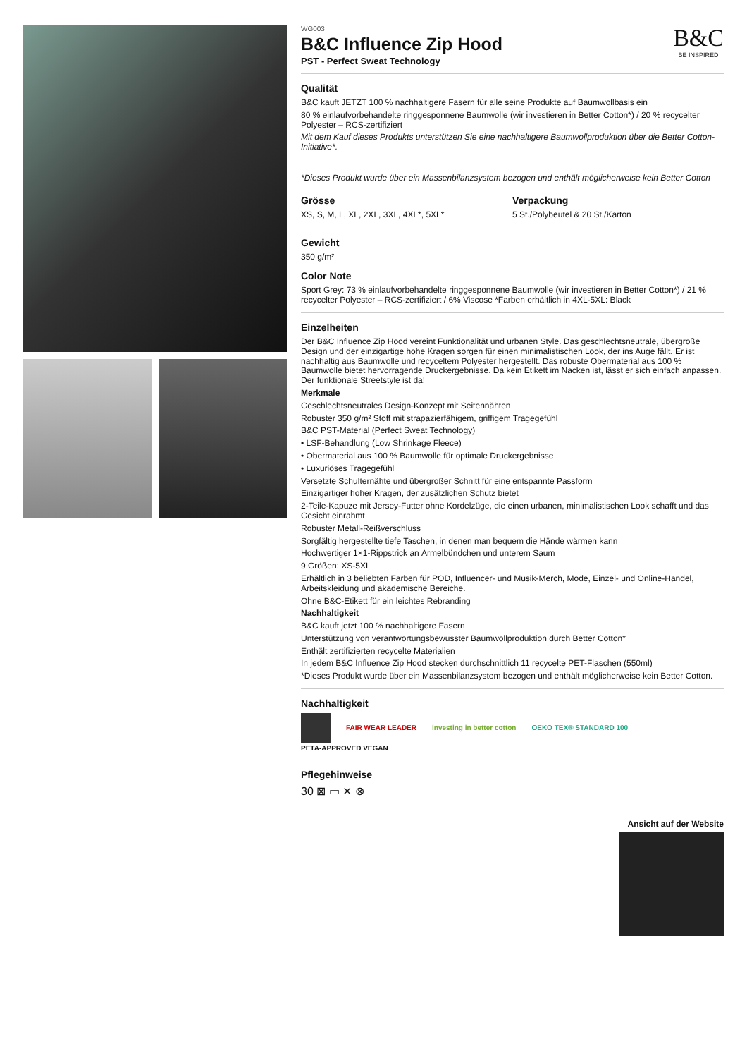B&C
BE INSPIRED
WG003
B&C Influence Zip Hood
PST - Perfect Sweat Technology
Qualität
B&C kauft JETZT 100 % nachhaltigere Fasern für alle seine Produkte auf Baumwollbasis ein
80 % einlaufvorbehandelte ringgesponnene Baumwolle (wir investieren in Better Cotton*) / 20 % recycelter Polyester – RCS-zertifiziert
Mit dem Kauf dieses Produkts unterstützen Sie eine nachhaltigere Baumwollproduktion über die Better Cotton-Initiative*.
*Dieses Produkt wurde über ein Massenbilanzsystem bezogen und enthält möglicherweise kein Better Cotton
Grösse
XS, S, M, L, XL, 2XL, 3XL, 4XL*, 5XL*
Verpackung
5 St./Polybeutel & 20 St./Karton
Gewicht
350 g/m²
Color Note
Sport Grey: 73 % einlaufvorbehandelte ringgesponnene Baumwolle (wir investieren in Better Cotton*) / 21 % recycelter Polyester – RCS-zertifiziert / 6% Viscose *Farben erhältlich in 4XL-5XL: Black
Einzelheiten
Der B&C Influence Zip Hood vereint Funktionalität und urbanen Style. Das geschlechtsneutrale, übergroße Design und der einzigartige hohe Kragen sorgen für einen minimalistischen Look, der ins Auge fällt. Er ist nachhaltig aus Baumwolle und recyceltem Polyester hergestellt. Das robuste Obermaterial aus 100 % Baumwolle bietet hervorragende Druckergebnisse. Da kein Etikett im Nacken ist, lässt er sich einfach anpassen. Der funktionale Streetstyle ist da!
Merkmale
Geschlechtsneutrales Design-Konzept mit Seitennähten
Robuster 350 g/m² Stoff mit strapazierfähigem, griffigem Tragegefühl
B&C PST-Material (Perfect Sweat Technology)
• LSF-Behandlung (Low Shrinkage Fleece)
• Obermaterial aus 100 % Baumwolle für optimale Druckergebnisse
• Luxuriöses Tragegefühl
Versetzte Schulternähte und übergroßer Schnitt für eine entspannte Passform
Einzigartiger hoher Kragen, der zusätzlichen Schutz bietet
2-Teile-Kapuze mit Jersey-Futter ohne Kordelzüge, die einen urbanen, minimalistischen Look schafft und das Gesicht einrahmt
Robuster Metall-Reißverschluss
Sorgfältig hergestellte tiefe Taschen, in denen man bequem die Hände wärmen kann
Hochwertiger 1×1-Rippstrick an Ärmelbündchen und unterem Saum
9 Größen: XS-5XL
Erhältlich in 3 beliebten Farben für POD, Influencer- und Musik-Merch, Mode, Einzel- und Online-Handel, Arbeitskleidung und akademische Bereiche.
Ohne B&C-Etikett für ein leichtes Rebranding
Nachhaltigkeit
B&C kauft jetzt 100 % nachhaltigere Fasern
Unterstützung von verantwortungsbewusster Baumwollproduktion durch Better Cotton*
Enthält zertifizierten recycelte Materialien
In jedem B&C Influence Zip Hood stecken durchschnittlich 11 recycelte PET-Flaschen (550ml)
*Dieses Produkt wurde über ein Massenbilanzsystem bezogen und enthält möglicherweise kein Better Cotton.
Nachhaltigkeit
FAIR WEAR LEADER investing in better cotton OEKO TEX® STANDARD 100 PETA-APPROVED VEGAN
Pflegehinweise
30 ⊠ ▭ ⨯ ⊗
Ansicht auf der Website